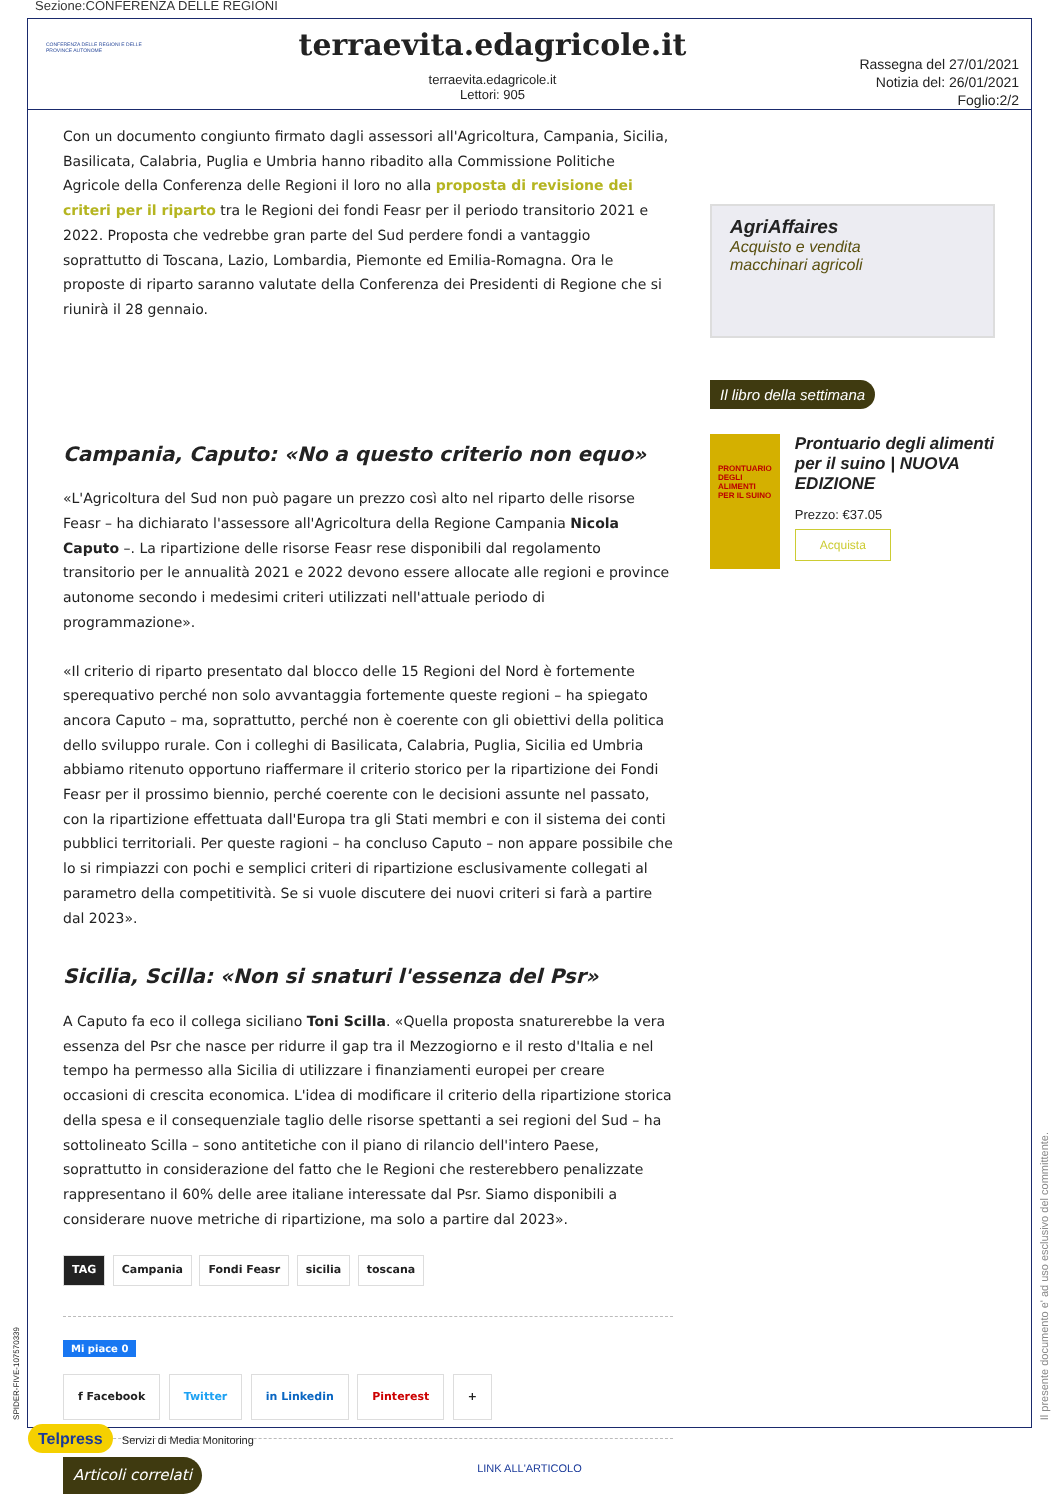Sezione:CONFERENZA DELLE REGIONI
CONFERENZA DELLE REGIONI E DELLE PROVINCE AUTONOME
terraevita.edagricole.it
terraevita.edagricole.it
Lettori: 905
Rassegna del 27/01/2021
Notizia del: 26/01/2021
Foglio:2/2
Con un documento congiunto firmato dagli assessori all'Agricoltura, Campania, Sicilia, Basilicata, Calabria, Puglia e Umbria hanno ribadito alla Commissione Politiche Agricole della Conferenza delle Regioni il loro no alla proposta di revisione dei criteri per il riparto tra le Regioni dei fondi Feasr per il periodo transitorio 2021 e 2022. Proposta che vedrebbe gran parte del Sud perdere fondi a vantaggio soprattutto di Toscana, Lazio, Lombardia, Piemonte ed Emilia-Romagna. Ora le proposte di riparto saranno valutate della Conferenza dei Presidenti di Regione che si riunirà il 28 gennaio.
Campania, Caputo: «No a questo criterio non equo»
«L'Agricoltura del Sud non può pagare un prezzo così alto nel riparto delle risorse Feasr – ha dichiarato l'assessore all'Agricoltura della Regione Campania Nicola Caputo –. La ripartizione delle risorse Feasr rese disponibili dal regolamento transitorio per le annualità 2021 e 2022 devono essere allocate alle regioni e province autonome secondo i medesimi criteri utilizzati nell'attuale periodo di programmazione».
«Il criterio di riparto presentato dal blocco delle 15 Regioni del Nord è fortemente sperequativo perché non solo avvantaggia fortemente queste regioni – ha spiegato ancora Caputo – ma, soprattutto, perché non è coerente con gli obiettivi della politica dello sviluppo rurale. Con i colleghi di Basilicata, Calabria, Puglia, Sicilia ed Umbria abbiamo ritenuto opportuno riaffermare il criterio storico per la ripartizione dei Fondi Feasr per il prossimo biennio, perché coerente con le decisioni assunte nel passato, con la ripartizione effettuata dall'Europa tra gli Stati membri e con il sistema dei conti pubblici territoriali. Per queste ragioni – ha concluso Caputo – non appare possibile che lo si rimpiazzi con pochi e semplici criteri di ripartizione esclusivamente collegati al parametro della competitività. Se si vuole discutere dei nuovi criteri si farà a partire dal 2023».
Sicilia, Scilla: «Non si snaturi l'essenza del Psr»
A Caputo fa eco il collega siciliano Toni Scilla. «Quella proposta snaturerebbe la vera essenza del Psr che nasce per ridurre il gap tra il Mezzogiorno e il resto d'Italia e nel tempo ha permesso alla Sicilia di utilizzare i finanziamenti europei per creare occasioni di crescita economica. L'idea di modificare il criterio della ripartizione storica della spesa e il consequenziale taglio delle risorse spettanti a sei regioni del Sud – ha sottolineato Scilla – sono antitetiche con il piano di rilancio dell'intero Paese, soprattutto in considerazione del fatto che le Regioni che resterebbero penalizzate rappresentano il 60% delle aree italiane interessate dal Psr. Siamo disponibili a considerare nuove metriche di ripartizione, ma solo a partire dal 2023».
TAG Campania Fondi Feasr sicilia toscana
Mi piace 0
f Facebook Twitter in Linkedin Pinterest +
Articoli correlati
AgriAffaires
Acquisto e vendita
macchinari agricoli
Il libro della settimana
PRONTUARIO DEGLI ALIMENTI PER IL SUINO
Prontuario degli alimenti per il suino | NUOVA EDIZIONE
Prezzo: €37.05
Acquista
SPIDER-FIVE-107570339
Il presente documento e' ad uso esclusivo del committente.
Telpress Servizi di Media Monitoring
LINK ALL'ARTICOLO